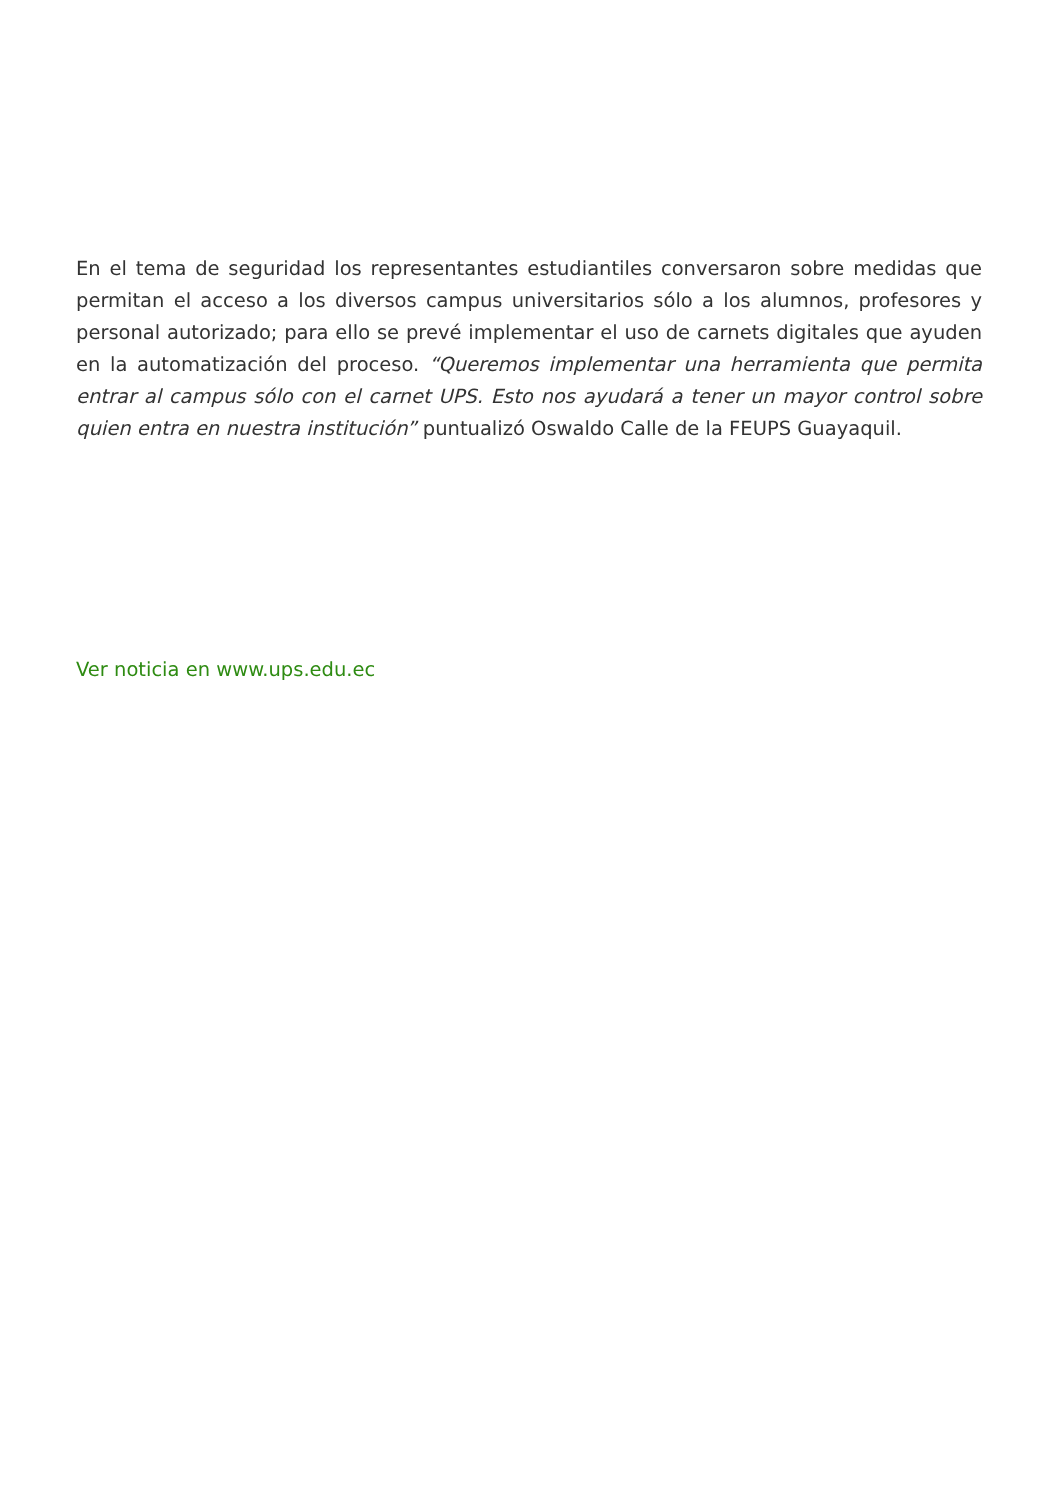En el tema de seguridad los representantes estudiantiles conversaron sobre medidas que permitan el acceso a los diversos campus universitarios sólo a los alumnos, profesores y personal autorizado; para ello se prevé implementar el uso de carnets digitales que ayuden en la automatización del proceso. “Queremos implementar una herramienta que permita entrar al campus sólo con el carnet UPS. Esto nos ayudará a tener un mayor control sobre quien entra en nuestra institución” puntualizó Oswaldo Calle de la FEUPS Guayaquil.
Ver noticia en www.ups.edu.ec